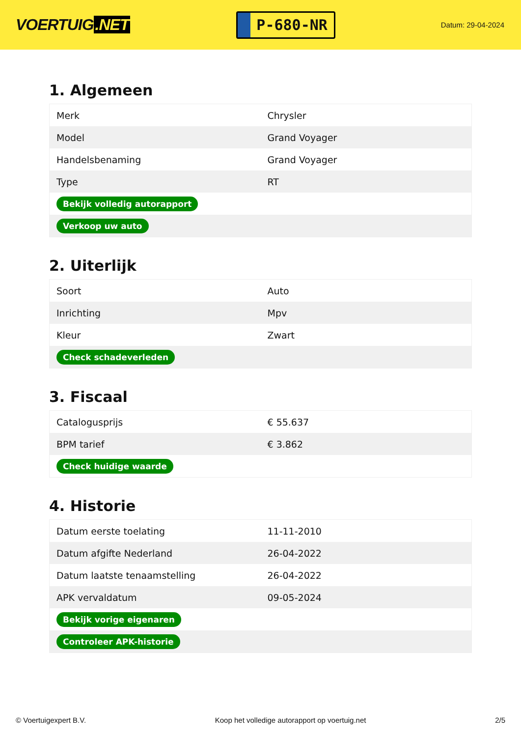VOERTUIG.NET
P-680-NR
Datum: 29-04-2024
1. Algemeen
| Merk | Chrysler |
| Model | Grand Voyager |
| Handelsbenaming | Grand Voyager |
| Type | RT |
| Bekijk volledig autorapport | |
| Verkoop uw auto | |
2. Uiterlijk
| Soort | Auto |
| Inrichting | Mpv |
| Kleur | Zwart |
| Check schadeverleden | |
3. Fiscaal
| Catalogusprijs | € 55.637 |
| BPM tarief | € 3.862 |
| Check huidige waarde | |
4. Historie
| Datum eerste toelating | 11-11-2010 |
| Datum afgifte Nederland | 26-04-2022 |
| Datum laatste tenaamstelling | 26-04-2022 |
| APK vervaldatum | 09-05-2024 |
| Bekijk vorige eigenaren | |
| Controleer APK-historie | |
© Voertuigexpert B.V. Koop het volledige autorapport op voertuig.net 2/5